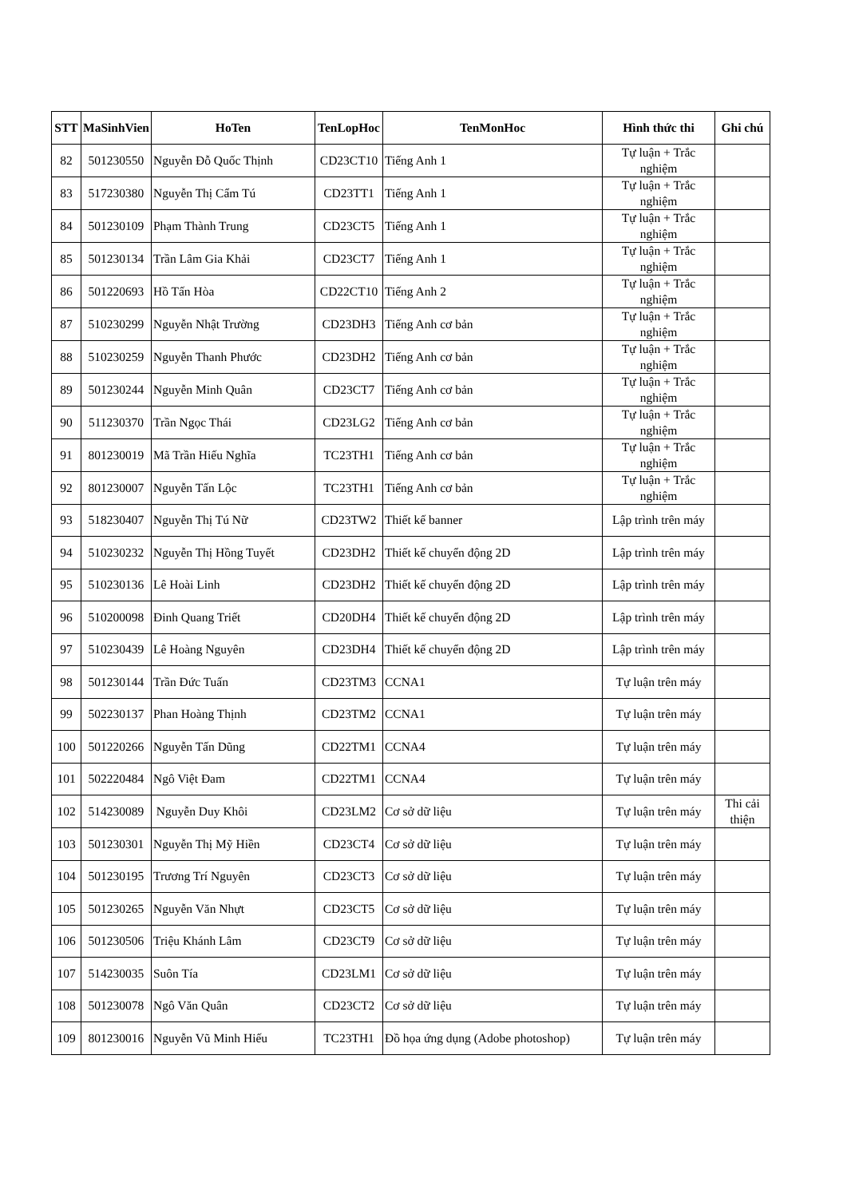| STT | MaSinhVien | HoTen | TenLopHoc | TenMonHoc | Hình thức thi | Ghi chú |
| --- | --- | --- | --- | --- | --- | --- |
| 82 | 501230550 | Nguyễn Đỗ Quốc Thịnh | CD23CT10 | Tiếng Anh 1 | Tự luận + Trắc nghiệm | |
| 83 | 517230380 | Nguyễn Thị Cẩm Tú | CD23TT1 | Tiếng Anh 1 | Tự luận + Trắc nghiệm | |
| 84 | 501230109 | Phạm Thành Trung | CD23CT5 | Tiếng Anh 1 | Tự luận + Trắc nghiệm | |
| 85 | 501230134 | Trần Lâm Gia Khải | CD23CT7 | Tiếng Anh 1 | Tự luận + Trắc nghiệm | |
| 86 | 501220693 | Hồ Tấn Hòa | CD22CT10 | Tiếng Anh 2 | Tự luận + Trắc nghiệm | |
| 87 | 510230299 | Nguyễn Nhật Trường | CD23DH3 | Tiếng Anh cơ bản | Tự luận + Trắc nghiệm | |
| 88 | 510230259 | Nguyễn Thanh Phước | CD23DH2 | Tiếng Anh cơ bản | Tự luận + Trắc nghiệm | |
| 89 | 501230244 | Nguyễn Minh Quân | CD23CT7 | Tiếng Anh cơ bản | Tự luận + Trắc nghiệm | |
| 90 | 511230370 | Trần Ngọc Thái | CD23LG2 | Tiếng Anh cơ bản | Tự luận + Trắc nghiệm | |
| 91 | 801230019 | Mã Trần Hiếu Nghĩa | TC23TH1 | Tiếng Anh cơ bản | Tự luận + Trắc nghiệm | |
| 92 | 801230007 | Nguyễn Tấn Lộc | TC23TH1 | Tiếng Anh cơ bản | Tự luận + Trắc nghiệm | |
| 93 | 518230407 | Nguyễn Thị Tú Nữ | CD23TW2 | Thiết kế banner | Lập trình trên máy | |
| 94 | 510230232 | Nguyễn Thị Hồng Tuyết | CD23DH2 | Thiết kế chuyển động 2D | Lập trình trên máy | |
| 95 | 510230136 | Lê Hoài Linh | CD23DH2 | Thiết kế chuyển động 2D | Lập trình trên máy | |
| 96 | 510200098 | Đinh Quang Triết | CD20DH4 | Thiết kế chuyển động 2D | Lập trình trên máy | |
| 97 | 510230439 | Lê Hoàng Nguyên | CD23DH4 | Thiết kế chuyển động 2D | Lập trình trên máy | |
| 98 | 501230144 | Trần Đức Tuấn | CD23TM3 | CCNA1 | Tự luận trên máy | |
| 99 | 502230137 | Phan Hoàng Thịnh | CD23TM2 | CCNA1 | Tự luận trên máy | |
| 100 | 501220266 | Nguyễn Tấn Dũng | CD22TM1 | CCNA4 | Tự luận trên máy | |
| 101 | 502220484 | Ngô Việt Đam | CD22TM1 | CCNA4 | Tự luận trên máy | |
| 102 | 514230089 | Nguyễn Duy Khôi | CD23LM2 | Cơ sở dữ liệu | Tự luận trên máy | Thi cải thiện |
| 103 | 501230301 | Nguyễn Thị Mỹ Hiền | CD23CT4 | Cơ sở dữ liệu | Tự luận trên máy | |
| 104 | 501230195 | Trương Trí Nguyên | CD23CT3 | Cơ sở dữ liệu | Tự luận trên máy | |
| 105 | 501230265 | Nguyễn Văn Nhựt | CD23CT5 | Cơ sở dữ liệu | Tự luận trên máy | |
| 106 | 501230506 | Triệu Khánh Lâm | CD23CT9 | Cơ sở dữ liệu | Tự luận trên máy | |
| 107 | 514230035 | Suôn Tía | CD23LM1 | Cơ sở dữ liệu | Tự luận trên máy | |
| 108 | 501230078 | Ngô Văn Quân | CD23CT2 | Cơ sở dữ liệu | Tự luận trên máy | |
| 109 | 801230016 | Nguyễn Vũ Minh Hiếu | TC23TH1 | Đồ họa ứng dụng (Adobe photoshop) | Tự luận trên máy | |